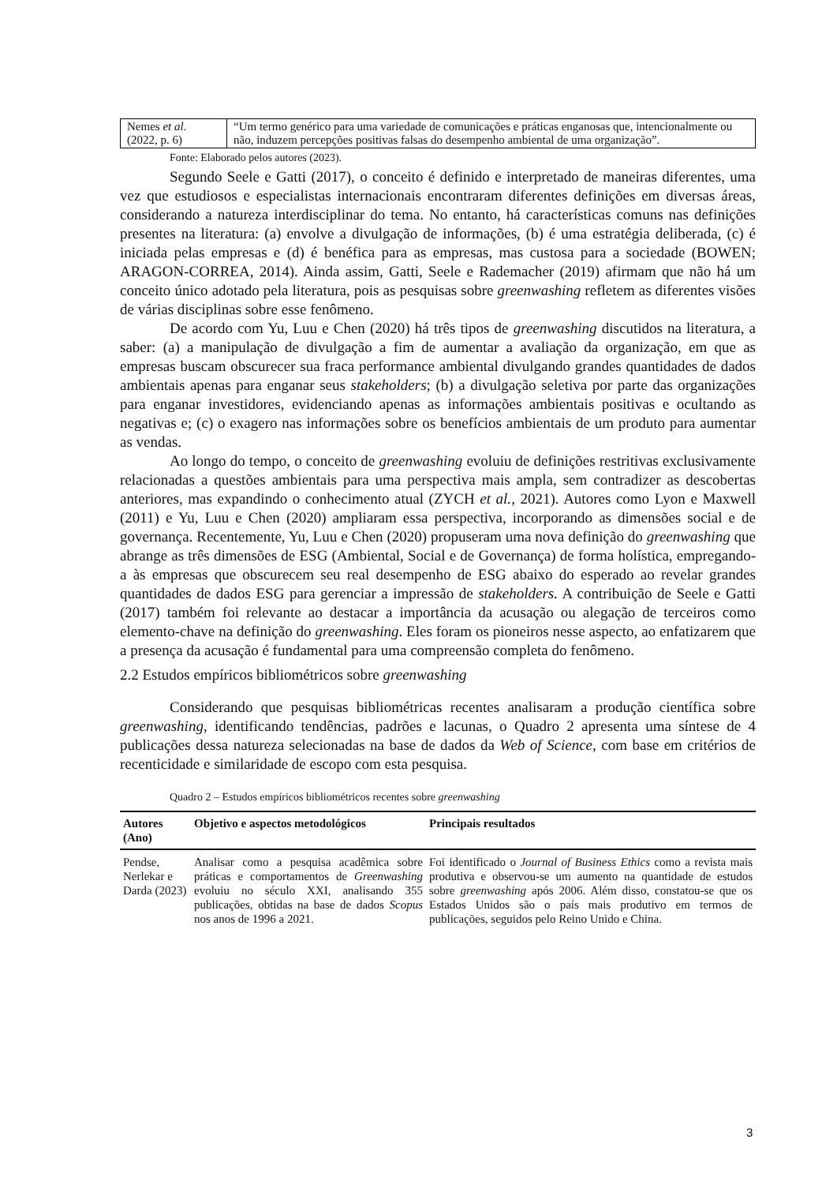| Nemes et al. (2022, p. 6) | “Um termo genérico para uma variedade de comunicações e práticas enganosas que, intencionalmente ou não, induzem percepções positivas falsas do desempenho ambiental de uma organização”. |
Fonte: Elaborado pelos autores (2023).
Segundo Seele e Gatti (2017), o conceito é definido e interpretado de maneiras diferentes, uma vez que estudiosos e especialistas internacionais encontraram diferentes definições em diversas áreas, considerando a natureza interdisciplinar do tema. No entanto, há características comuns nas definições presentes na literatura: (a) envolve a divulgação de informações, (b) é uma estratégia deliberada, (c) é iniciada pelas empresas e (d) é benéfica para as empresas, mas custosa para a sociedade (BOWEN; ARAGON-CORREA, 2014). Ainda assim, Gatti, Seele e Rademacher (2019) afirmam que não há um conceito único adotado pela literatura, pois as pesquisas sobre greenwashing refletem as diferentes visões de várias disciplinas sobre esse fenômeno.
De acordo com Yu, Luu e Chen (2020) há três tipos de greenwashing discutidos na literatura, a saber: (a) a manipulação de divulgação a fim de aumentar a avaliação da organização, em que as empresas buscam obscurecer sua fraca performance ambiental divulgando grandes quantidades de dados ambientais apenas para enganar seus stakeholders; (b) a divulgação seletiva por parte das organizações para enganar investidores, evidenciando apenas as informações ambientais positivas e ocultando as negativas e; (c) o exagero nas informações sobre os benefícios ambientais de um produto para aumentar as vendas.
Ao longo do tempo, o conceito de greenwashing evoluiu de definições restritivas exclusivamente relacionadas a questões ambientais para uma perspectiva mais ampla, sem contradizer as descobertas anteriores, mas expandindo o conhecimento atual (ZYCH et al., 2021). Autores como Lyon e Maxwell (2011) e Yu, Luu e Chen (2020) ampliaram essa perspectiva, incorporando as dimensões social e de governança. Recentemente, Yu, Luu e Chen (2020) propuseram uma nova definição do greenwashing que abrange as três dimensões de ESG (Ambiental, Social e de Governança) de forma holística, empregando-a às empresas que obscurecem seu real desempenho de ESG abaixo do esperado ao revelar grandes quantidades de dados ESG para gerenciar a impressão de stakeholders. A contribuição de Seele e Gatti (2017) também foi relevante ao destacar a importância da acusação ou alegação de terceiros como elemento-chave na definição do greenwashing. Eles foram os pioneiros nesse aspecto, ao enfatizarem que a presença da acusação é fundamental para uma compreensão completa do fenômeno.
2.2 Estudos empíricos bibliométricos sobre greenwashing
Considerando que pesquisas bibliométricas recentes analisaram a produção científica sobre greenwashing, identificando tendências, padrões e lacunas, o Quadro 2 apresenta uma síntese de 4 publicações dessa natureza selecionadas na base de dados da Web of Science, com base em critérios de recenticidade e similaridade de escopo com esta pesquisa.
Quadro 2 – Estudos empíricos bibliométricos recentes sobre greenwashing
| Autores (Ano) | Objetivo e aspectos metodológicos | Principais resultados |
| --- | --- | --- |
| Pendse, Nerlekar e Darda (2023) | Analisar como a pesquisa acadêmica sobre práticas e comportamentos de Greenwashing evoluiu no século XXI, analisando 355 publicações, obtidas na base de dados Scopus nos anos de 1996 a 2021. | Foi identificado o Journal of Business Ethics como a revista mais produtiva e observou-se um aumento na quantidade de estudos sobre greenwashing após 2006. Além disso, constatou-se que os Estados Unidos são o país mais produtivo em termos de publicações, seguidos pelo Reino Unido e China. |
3